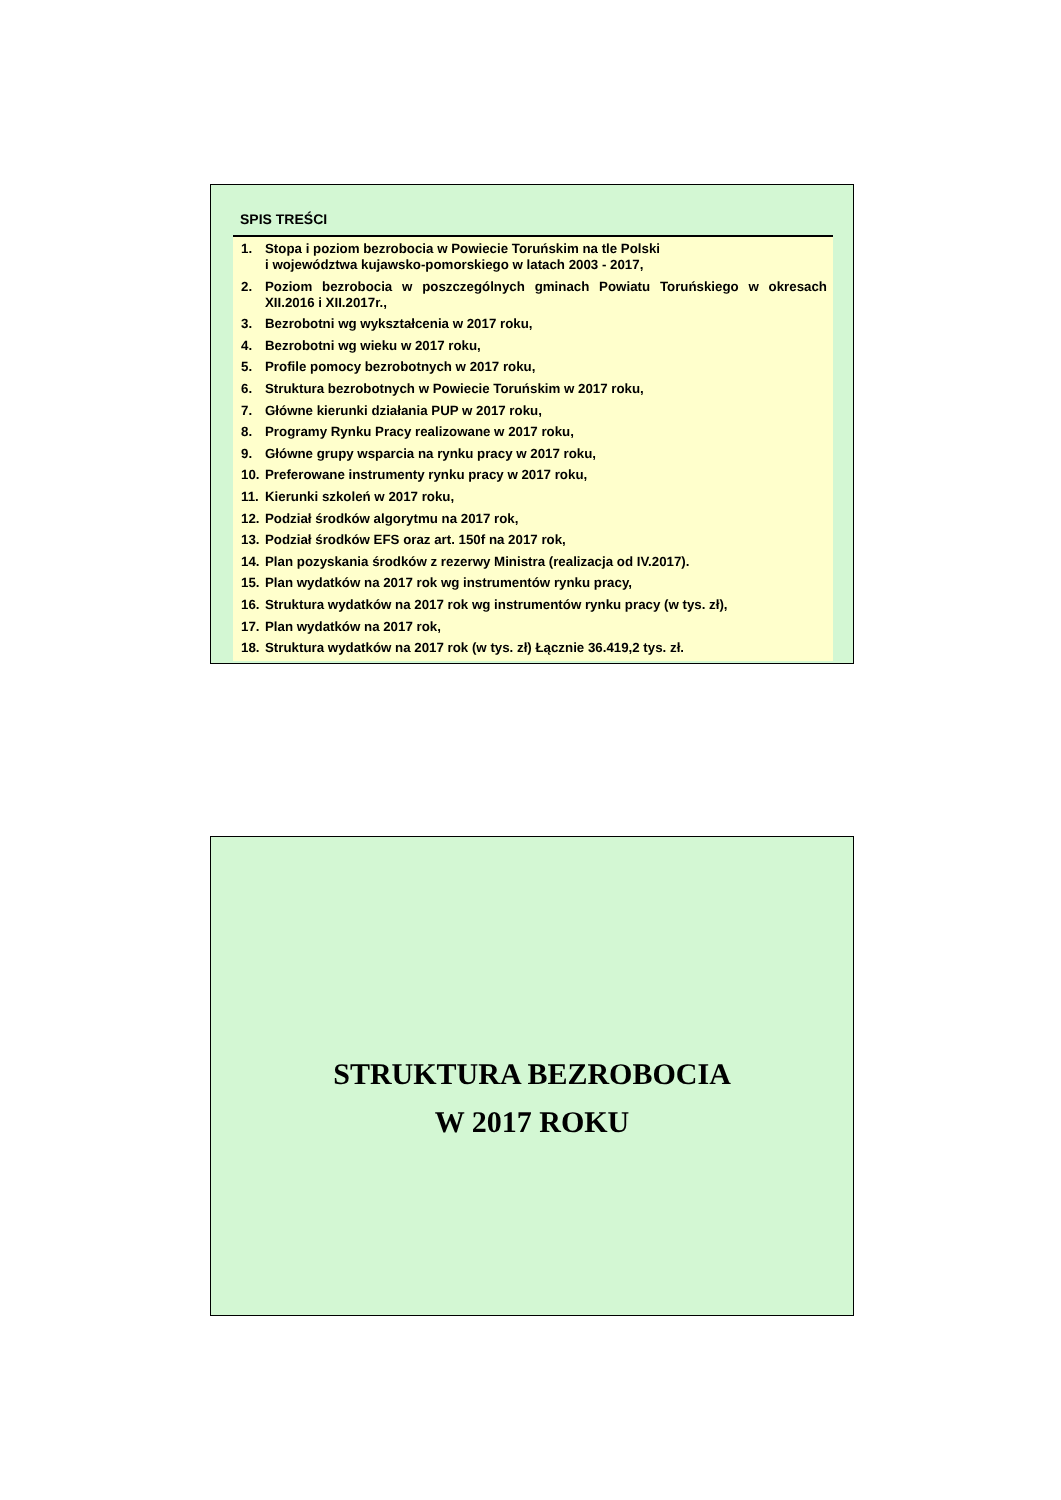SPIS TREŚCI
1. Stopa i poziom bezrobocia w Powiecie Toruńskim na tle Polski
i województwa kujawsko-pomorskiego w latach 2003 - 2017,
2. Poziom bezrobocia w poszczególnych gminach Powiatu Toruńskiego w okresach XII.2016 i XII.2017r.,
3. Bezrobotni wg wykształcenia w 2017 roku,
4. Bezrobotni wg wieku w 2017 roku,
5. Profile pomocy bezrobotnych w 2017 roku,
6. Struktura bezrobotnych w Powiecie Toruńskim w 2017 roku,
7. Główne kierunki działania PUP w 2017 roku,
8. Programy Rynku Pracy realizowane w 2017 roku,
9. Główne grupy wsparcia na rynku pracy w 2017 roku,
10. Preferowane instrumenty rynku pracy w 2017 roku,
11. Kierunki szkoleń w 2017 roku,
12. Podział środków algorytmu na 2017 rok,
13. Podział środków EFS oraz art. 150f na 2017 rok,
14. Plan pozyskania środków z rezerwy Ministra (realizacja od IV.2017).
15. Plan wydatków na 2017 rok wg instrumentów rynku pracy,
16. Struktura wydatków na 2017 rok wg instrumentów rynku pracy (w tys. zł),
17. Plan wydatków na 2017 rok,
18. Struktura wydatków na 2017 rok (w tys. zł) Łącznie 36.419,2 tys. zł.
STRUKTURA BEZROBOCIA
W 2017 ROKU